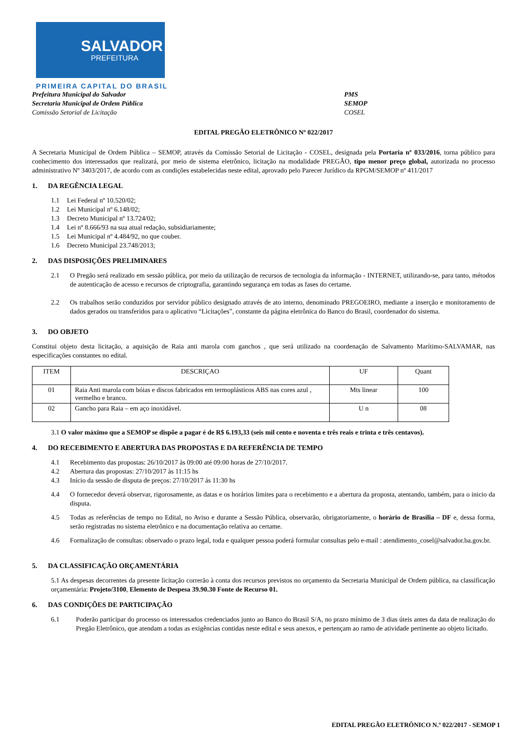SALVADOR
PREFEITURA
PRIMEIRA CAPITAL DO BRASIL
Prefeitura Municipal do Salvador PMS
Secretaria Municipal de Ordem Pública SEMOP
Comissão Setorial de Licitação COSEL
EDITAL PREGÃO ELETRÔNICO Nº 022/2017
A Secretaria Municipal de Ordem Pública – SEMOP, através da Comissão Setorial de Licitação - COSEL, designada pela Portaria nº 033/2016, torna público para conhecimento dos interessados que realizará, por meio de sistema eletrônico, licitação na modalidade PREGÃO, tipo menor preço global, autorizada no processo administrativo Nº 3403/2017, de acordo com as condições estabelecidas neste edital, aprovado pelo Parecer Jurídico da RPGM/SEMOP nº 411/2017
1. DA REGÊNCIA LEGAL
1.1 Lei Federal nº 10.520/02;
1.2 Lei Municipal nº 6.148/02;
1.3 Decreto Municipal nº 13.724/02;
1.4 Lei nº 8.666/93 na sua atual redação, subsidiariamente;
1.5 Lei Municipal nº 4.484/92, no que couber.
1.6 Decreto Municipal 23.748/2013;
2. DAS DISPOSIÇÕES PRELIMINARES
2.1
O Pregão será realizado em sessão pública, por meio da utilização de recursos de tecnologia da informação - INTERNET, utilizando-se, para tanto, métodos de autenticação de acesso e recursos de criptografia, garantindo segurança em todas as fases do certame.
2.2
Os trabalhos serão conduzidos por servidor público designado através de ato interno, denominado PREGOEIRO, mediante a inserção e monitoramento de dados gerados ou transferidos para o aplicativo “Licitações”, constante da página eletrônica do Banco do Brasil, coordenador do sistema.
3. DO OBJETO
Constitui objeto desta licitação, a aquisição de Raia anti marola com ganchos , que será utilizado na coordenação de Salvamento Marítimo-SALVAMAR, nas especificações constantes no edital.
| ITEM | DESCRIÇAO | UF | Quant |
| 01 | Raia Anti marola com bóias e discos fabricados em termoplásticos ABS nas cores azul , vermelho e branco. | Mts linear | 100 |
| 02 | Gancho para Raia – em aço inoxidável. | U n | 08 |
3.1 O valor máximo que a SEMOP se dispõe a pagar é de R$ 6.193,33 (seis mil cento e noventa e três reais e trinta e três centavos).
4. DO RECEBIMENTO E ABERTURA DAS PROPOSTAS E DA REFERÊNCIA DE TEMPO
4.1 Recebimento das propostas: 26/10/2017 às 09:00 até 09:00 horas de 27/10/2017.
4.2 Abertura das propostas: 27/10/2017 às 11:15 hs
4.3 Início da sessão de disputa de preços: 27/10/2017 ás 11:30 hs
4.4
O fornecedor deverá observar, rigorosamente, as datas e os horários limites para o recebimento e a abertura da proposta, atentando, também, para o inicio da disputa.
4.5
Todas as referências de tempo no Edital, no Aviso e durante a Sessão Pública, observarão, obrigatoriamente, o horário de Brasília – DF e, dessa forma, serão registradas no sistema eletrônico e na documentação relativa ao certame.
4.6
Formalização de consultas: observado o prazo legal, toda e qualquer pessoa poderá formular consultas pelo e-mail : atendimento_cosel@salvador.ba.gov.br.
5. DA CLASSIFICAÇÃO ORÇAMENTÁRIA
5.1 As despesas decorrentes da presente licitação correrão à conta dos recursos previstos no orçamento da Secretaria Municipal de Ordem pública, na classificação orçamentária: Projeto/3100, Elemento de Despesa 39.90.30 Fonte de Recurso 01.
6. DAS CONDIÇÕES DE PARTICIPAÇÃO
6.1
Poderão participar do processo os interessados credenciados junto ao Banco do Brasil S/A, no prazo mínimo de 3 dias úteis antes da data de realização do Pregão Eletrônico, que atendam a todas as exigências contidas neste edital e seus anexos, e pertençam ao ramo de atividade pertinente ao objeto licitado.
EDITAL PREGÃO ELETRÔNICO N.º 022/2017 - SEMOP 1